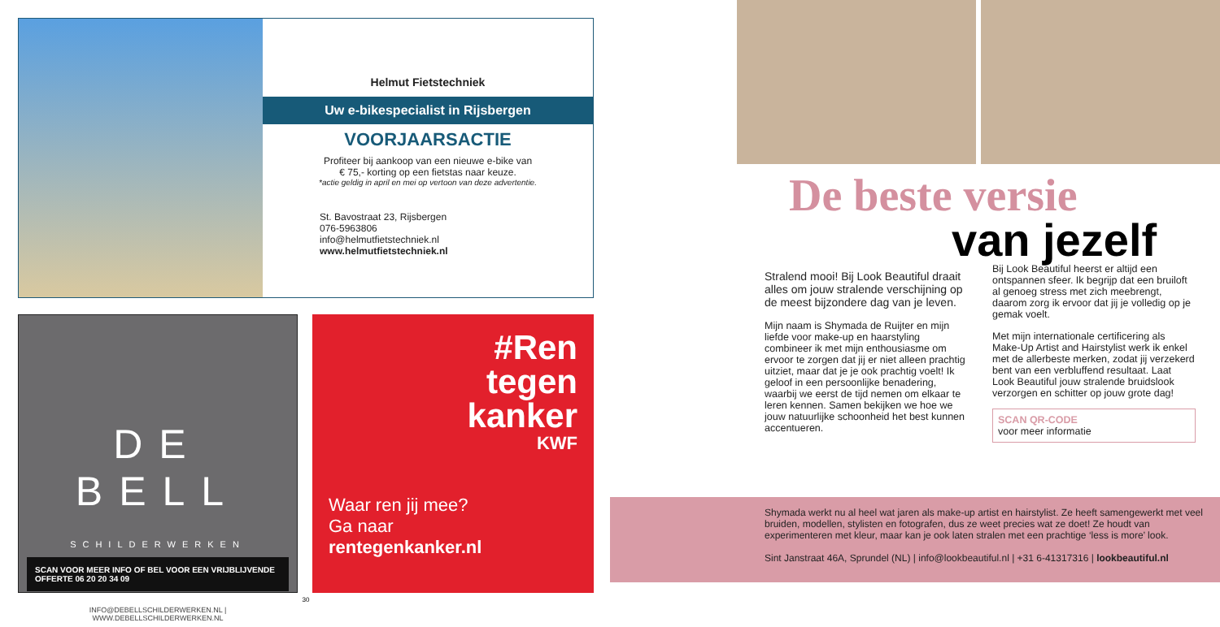Helmut Fietstechniek
Uw e-bikespecialist in Rijsbergen
VOORJAARSACTIE
Profiteer bij aankoop van een nieuwe e-bike van
€ 75,- korting op een fietstas naar keuze.
*actie geldig in april en mei op vertoon van deze advertentie.
St. Bavostraat 23, Rijsbergen
076-5963806
info@helmutfietstechniek.nl
www.helmutfietstechniek.nl
DE BELL
SCHILDERWERKEN
SCAN VOOR MEER INFO OF BEL VOOR EEN VRIJBLIJVENDE OFFERTE 06 20 20 34 09
INFO@DEBELLSCHILDERWERKEN.NL | WWW.DEBELLSCHILDERWERKEN.NL
#Ren
tegen
kanker
KWF
Waar ren jij mee?
Ga naar
rentegenkanker.nl
30
De beste versie
van jezelf
Stralend mooi! Bij Look Beautiful draait alles om jouw stralende verschijning op de meest bijzondere dag van je leven.
Mijn naam is Shymada de Ruijter en mijn liefde voor make-up en haarstyling combineer ik met mijn enthousiasme om ervoor te zorgen dat jij er niet alleen prachtig uitziet, maar dat je je ook prachtig voelt! Ik geloof in een persoonlijke benadering, waarbij we eerst de tijd nemen om elkaar te leren kennen. Samen bekijken we hoe we jouw natuurlijke schoonheid het best kunnen accentueren.
Bij Look Beautiful heerst er altijd een ontspannen sfeer. Ik begrijp dat een bruiloft al genoeg stress met zich meebrengt, daarom zorg ik ervoor dat jij je volledig op je gemak voelt.
Met mijn internationale certificering als Make-Up Artist and Hairstylist werk ik enkel met de allerbeste merken, zodat jij verzekerd bent van een verbluffend resultaat. Laat Look Beautiful jouw stralende bruidslook verzorgen en schitter op jouw grote dag!
SCAN QR-CODE
voor meer informatie
Shymada werkt nu al heel wat jaren als make-up artist en hairstylist. Ze heeft samengewerkt met veel bruiden, modellen, stylisten en fotografen, dus ze weet precies wat ze doet! Ze houdt van experimenteren met kleur, maar kan je ook laten stralen met een prachtige ‘less is more’ look.
Sint Janstraat 46A, Sprundel (NL) | info@lookbeautiful.nl | +31 6-41317316 | lookbeautiful.nl